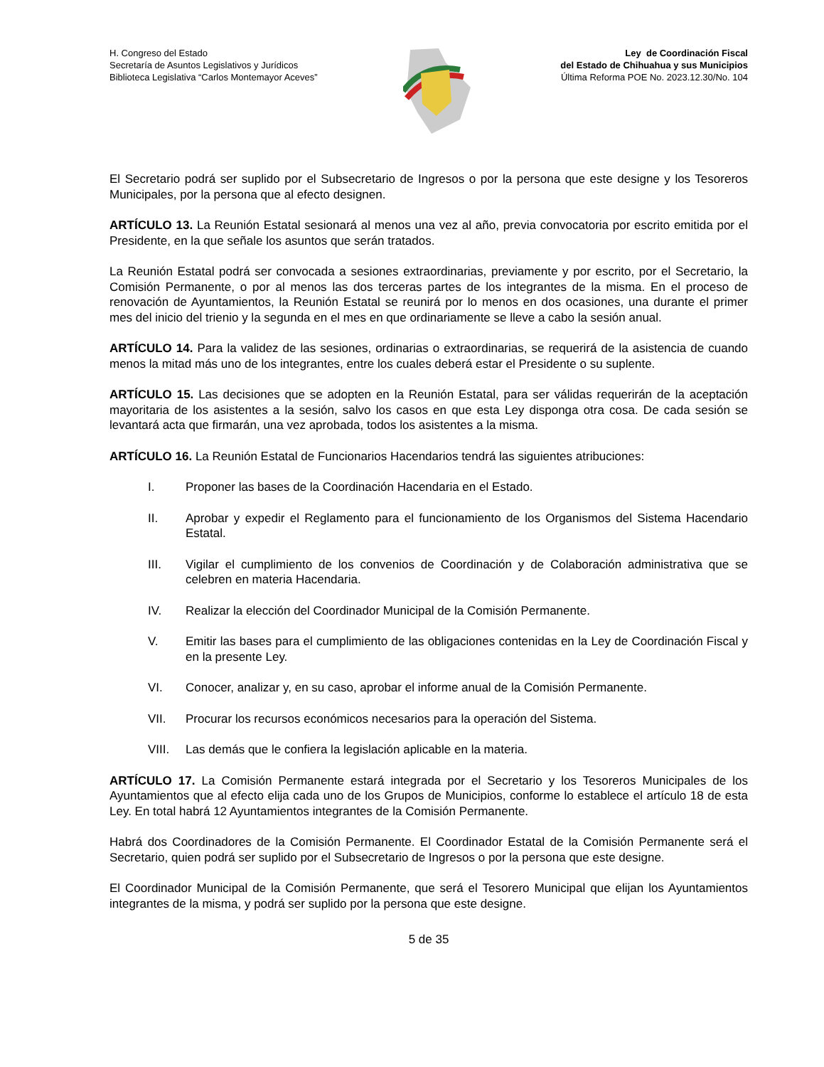H. Congreso del Estado
Secretaría de Asuntos Legislativos y Jurídicos
Biblioteca Legislativa “Carlos Montemayor Aceves”
Ley de Coordinación Fiscal
del Estado de Chihuahua y sus Municipios
Última Reforma POE No. 2023.12.30/No. 104
El Secretario podrá ser suplido por el Subsecretario de Ingresos o por la persona que este designe y los Tesoreros Municipales, por la persona que al efecto designen.
ARTÍCULO 13. La Reunión Estatal sesionará al menos una vez al año, previa convocatoria por escrito emitida por el Presidente, en la que señale los asuntos que serán tratados.
La Reunión Estatal podrá ser convocada a sesiones extraordinarias, previamente y por escrito, por el Secretario, la Comisión Permanente, o por al menos las dos terceras partes de los integrantes de la misma. En el proceso de renovación de Ayuntamientos, la Reunión Estatal se reunirá por lo menos en dos ocasiones, una durante el primer mes del inicio del trienio y la segunda en el mes en que ordinariamente se lleve a cabo la sesión anual.
ARTÍCULO 14. Para la validez de las sesiones, ordinarias o extraordinarias, se requerirá de la asistencia de cuando menos la mitad más uno de los integrantes, entre los cuales deberá estar el Presidente o su suplente.
ARTÍCULO 15. Las decisiones que se adopten en la Reunión Estatal, para ser válidas requerirán de la aceptación mayoritaria de los asistentes a la sesión, salvo los casos en que esta Ley disponga otra cosa. De cada sesión se levantará acta que firmarán, una vez aprobada, todos los asistentes a la misma.
ARTÍCULO 16. La Reunión Estatal de Funcionarios Hacendarios tendrá las siguientes atribuciones:
I. Proponer las bases de la Coordinación Hacendaria en el Estado.
II. Aprobar y expedir el Reglamento para el funcionamiento de los Organismos del Sistema Hacendario Estatal.
III. Vigilar el cumplimiento de los convenios de Coordinación y de Colaboración administrativa que se celebren en materia Hacendaria.
IV. Realizar la elección del Coordinador Municipal de la Comisión Permanente.
V. Emitir las bases para el cumplimiento de las obligaciones contenidas en la Ley de Coordinación Fiscal y en la presente Ley.
VI. Conocer, analizar y, en su caso, aprobar el informe anual de la Comisión Permanente.
VII. Procurar los recursos económicos necesarios para la operación del Sistema.
VIII. Las demás que le confiera la legislación aplicable en la materia.
ARTÍCULO 17. La Comisión Permanente estará integrada por el Secretario y los Tesoreros Municipales de los Ayuntamientos que al efecto elija cada uno de los Grupos de Municipios, conforme lo establece el artículo 18 de esta Ley. En total habrá 12 Ayuntamientos integrantes de la Comisión Permanente.
Habrá dos Coordinadores de la Comisión Permanente. El Coordinador Estatal de la Comisión Permanente será el Secretario, quien podrá ser suplido por el Subsecretario de Ingresos o por la persona que este designe.
El Coordinador Municipal de la Comisión Permanente, que será el Tesorero Municipal que elijan los Ayuntamientos integrantes de la misma, y podrá ser suplido por la persona que este designe.
5 de 35